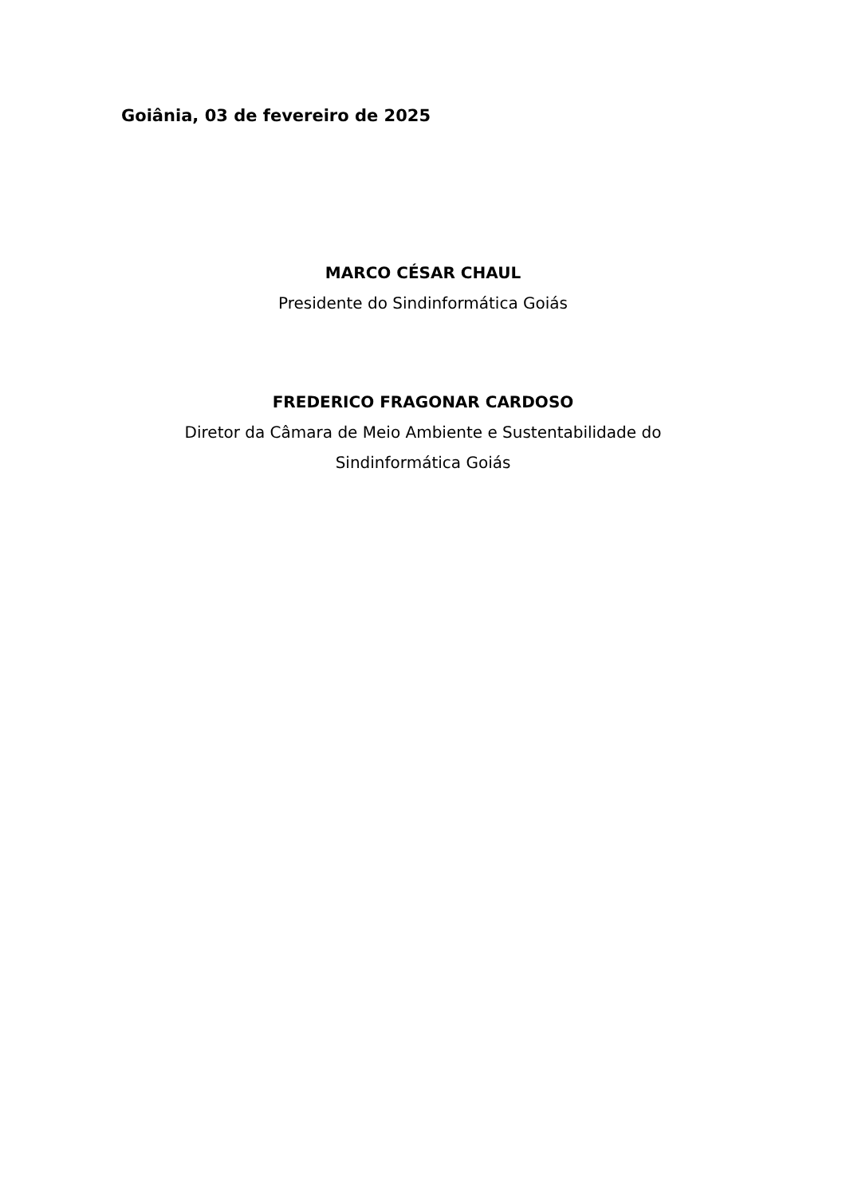Goiânia, 03 de fevereiro de 2025
MARCO CÉSAR CHAUL
Presidente do Sindinformática Goiás
FREDERICO FRAGONAR CARDOSO
Diretor da Câmara de Meio Ambiente e Sustentabilidade do
Sindinformática Goiás